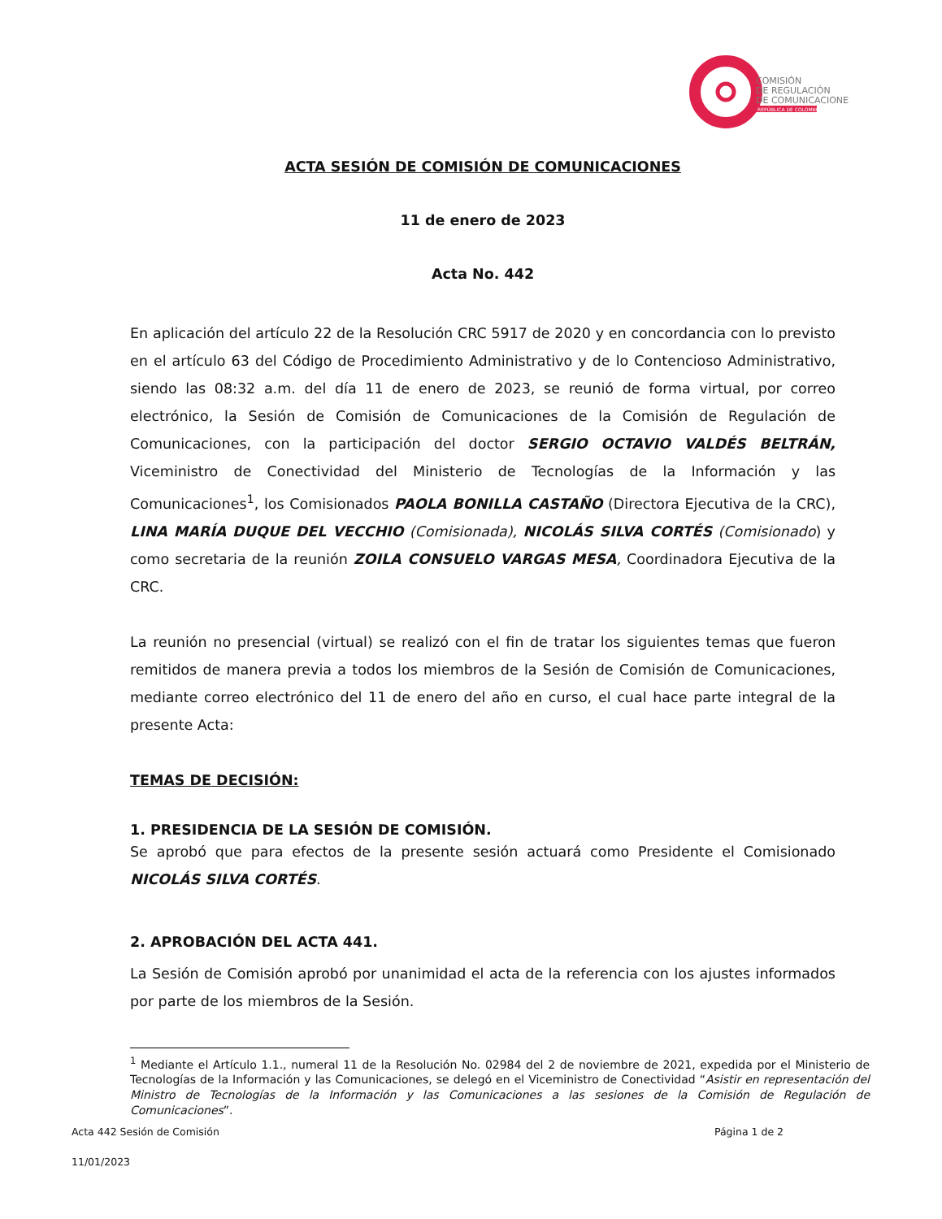COMISIÓN
DE REGULACIÓN
DE COMUNICACIONES
REPÚBLICA DE COLOMBIA
ACTA SESIÓN DE COMISIÓN DE COMUNICACIONES
11 de enero de 2023
Acta No. 442
En aplicación del artículo 22 de la Resolución CRC 5917 de 2020 y en concordancia con lo previsto en el artículo 63 del Código de Procedimiento Administrativo y de lo Contencioso Administrativo, siendo las 08:32 a.m. del día 11 de enero de 2023, se reunió de forma virtual, por correo electrónico, la Sesión de Comisión de Comunicaciones de la Comisión de Regulación de Comunicaciones, con la participación del doctor SERGIO OCTAVIO VALDÉS BELTRÁN, Viceministro de Conectividad del Ministerio de Tecnologías de la Información y las Comunicaciones<sup>1</sup>, los Comisionados PAOLA BONILLA CASTAÑO (Directora Ejecutiva de la CRC), LINA MARÍA DUQUE DEL VECCHIO (Comisionada), NICOLÁS SILVA CORTÉS (Comisionado) y como secretaria de la reunión ZOILA CONSUELO VARGAS MESA, Coordinadora Ejecutiva de la CRC.
La reunión no presencial (virtual) se realizó con el fin de tratar los siguientes temas que fueron remitidos de manera previa a todos los miembros de la Sesión de Comisión de Comunicaciones, mediante correo electrónico del 11 de enero del año en curso, el cual hace parte integral de la presente Acta:
TEMAS DE DECISIÓN:
1. PRESIDENCIA DE LA SESIÓN DE COMISIÓN.
Se aprobó que para efectos de la presente sesión actuará como Presidente el Comisionado NICOLÁS SILVA CORTÉS.
2. APROBACIÓN DEL ACTA 441.
La Sesión de Comisión aprobó por unanimidad el acta de la referencia con los ajustes informados por parte de los miembros de la Sesión.
<sup>1</sup> Mediante el Artículo 1.1., numeral 11 de la Resolución No. 02984 del 2 de noviembre de 2021, expedida por el Ministerio de Tecnologías de la Información y las Comunicaciones, se delegó en el Viceministro de Conectividad “Asistir en representación del Ministro de Tecnologías de la Información y las Comunicaciones a las sesiones de la Comisión de Regulación de Comunicaciones”.
Acta 442 Sesión de Comisión Página 1 de 2
11/01/2023